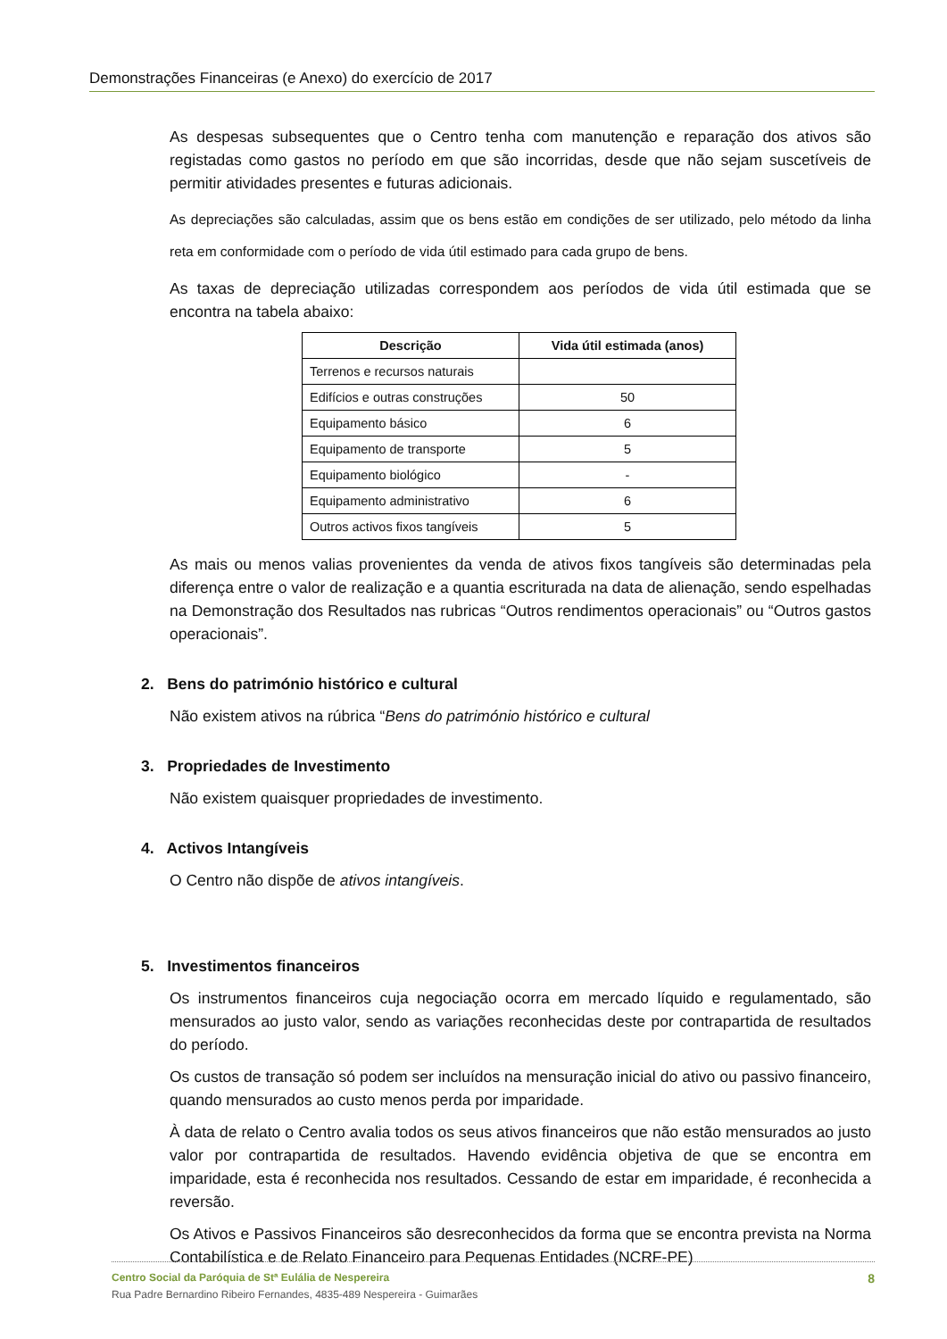Demonstrações Financeiras (e Anexo) do exercício de 2017
As despesas subsequentes que o Centro tenha com manutenção e reparação dos ativos são registadas como gastos no período em que são incorridas, desde que não sejam suscetíveis de permitir atividades presentes e futuras adicionais.
As depreciações são calculadas, assim que os bens estão em condições de ser utilizado, pelo método da linha reta em conformidade com o período de vida útil estimado para cada grupo de bens.
As taxas de depreciação utilizadas correspondem aos períodos de vida útil estimada que se encontra na tabela abaixo:
| Descrição | Vida útil estimada (anos) |
| --- | --- |
| Terrenos e recursos naturais | |
| Edifícios e outras construções | 50 |
| Equipamento básico | 6 |
| Equipamento de transporte | 5 |
| Equipamento biológico | - |
| Equipamento administrativo | 6 |
| Outros activos fixos tangíveis | 5 |
As mais ou menos valias provenientes da venda de ativos fixos tangíveis são determinadas pela diferença entre o valor de realização e a quantia escriturada na data de alienação, sendo espelhadas na Demonstração dos Resultados nas rubricas “Outros rendimentos operacionais” ou “Outros gastos operacionais”.
2. Bens do património histórico e cultural
Não existem ativos na rúbrica “Bens do património histórico e cultural
3. Propriedades de Investimento
Não existem quaisquer propriedades de investimento.
4. Activos Intangíveis
O Centro não dispõe de ativos intangíveis.
5. Investimentos financeiros
Os instrumentos financeiros cuja negociação ocorra em mercado líquido e regulamentado, são mensurados ao justo valor, sendo as variações reconhecidas deste por contrapartida de resultados do período.
Os custos de transação só podem ser incluídos na mensuração inicial do ativo ou passivo financeiro, quando mensurados ao custo menos perda por imparidade.
À data de relato o Centro avalia todos os seus ativos financeiros que não estão mensurados ao justo valor por contrapartida de resultados. Havendo evidência objetiva de que se encontra em imparidade, esta é reconhecida nos resultados. Cessando de estar em imparidade, é reconhecida a reversão.
Os Ativos e Passivos Financeiros são desreconhecidos da forma que se encontra prevista na Norma Contabilística e de Relato Financeiro para Pequenas Entidades (NCRF-PE)
Centro Social da Paróquia de Stª Eulália de Nespereira 8
Rua Padre Bernardino Ribeiro Fernandes, 4835-489 Nespereira - Guimarães